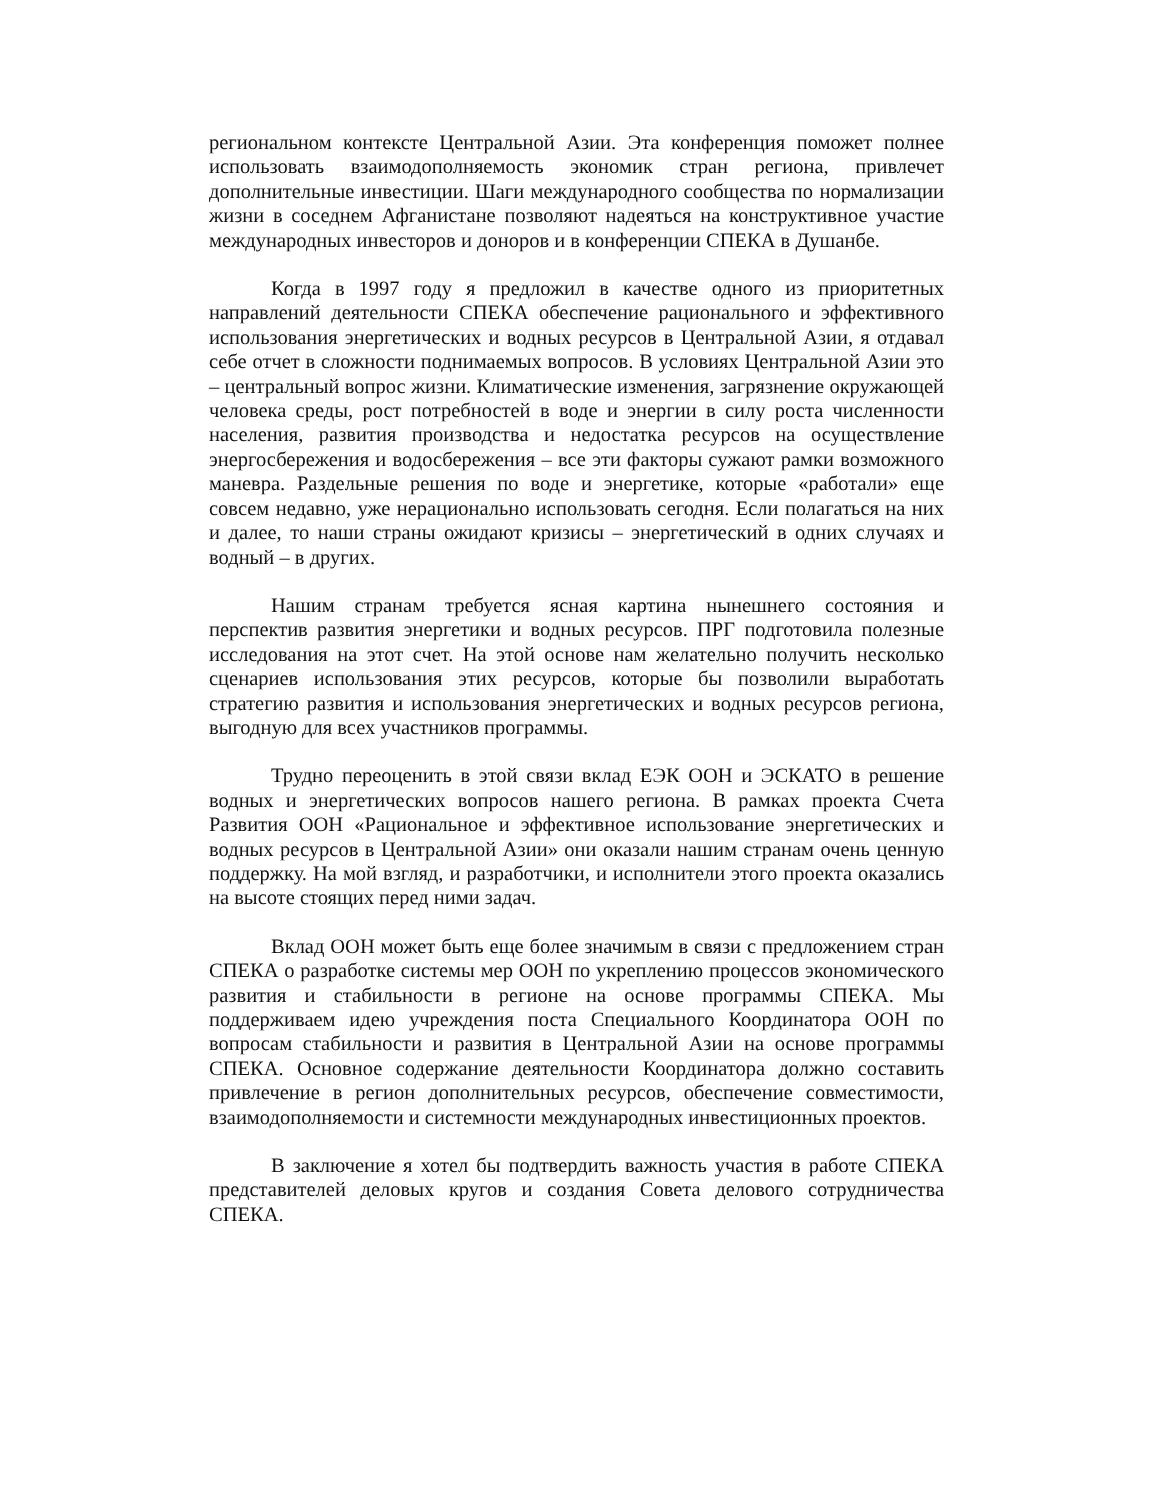региональном контексте Центральной Азии. Эта конференция поможет полнее использовать взаимодополняемость экономик стран региона, привлечет дополнительные инвестиции. Шаги международного сообщества по нормализации жизни в соседнем Афганистане позволяют надеяться на конструктивное участие международных инвесторов и доноров и в конференции СПЕКА в Душанбе.
Когда в 1997 году я предложил в качестве одного из приоритетных направлений деятельности СПЕКА обеспечение рационального и эффективного использования энергетических и водных ресурсов в Центральной Азии, я отдавал себе отчет в сложности поднимаемых вопросов. В условиях Центральной Азии это – центральный вопрос жизни. Климатические изменения, загрязнение окружающей человека среды, рост потребностей в воде и энергии в силу роста численности населения, развития производства и недостатка ресурсов на осуществление энергосбережения и водосбережения – все эти факторы сужают рамки возможного маневра. Раздельные решения по воде и энергетике, которые «работали» еще совсем недавно, уже нерационально использовать сегодня. Если полагаться на них и далее, то наши страны ожидают кризисы – энергетический в одних случаях и водный – в других.
Нашим странам требуется ясная картина нынешнего состояния и перспектив развития энергетики и водных ресурсов. ПРГ подготовила полезные исследования на этот счет. На этой основе нам желательно получить несколько сценариев использования этих ресурсов, которые бы позволили выработать стратегию развития и использования энергетических и водных ресурсов региона, выгодную для всех участников программы.
Трудно переоценить в этой связи вклад ЕЭК ООН и ЭСКАТО в решение водных и энергетических вопросов нашего региона. В рамках проекта Счета Развития ООН «Рациональное и эффективное использование энергетических и водных ресурсов в Центральной Азии» они оказали нашим странам очень ценную поддержку. На мой взгляд, и разработчики, и исполнители этого проекта оказались на высоте стоящих перед ними задач.
Вклад ООН может быть еще более значимым в связи с предложением стран СПЕКА о разработке системы мер ООН по укреплению процессов экономического развития и стабильности в регионе на основе программы СПЕКА. Мы поддерживаем идею учреждения поста Специального Координатора ООН по вопросам стабильности и развития в Центральной Азии на основе программы СПЕКА. Основное содержание деятельности Координатора должно составить привлечение в регион дополнительных ресурсов, обеспечение совместимости, взаимодополняемости и системности международных инвестиционных проектов.
В заключение я хотел бы подтвердить важность участия в работе СПЕКА представителей деловых кругов и создания Совета делового сотрудничества СПЕКА.